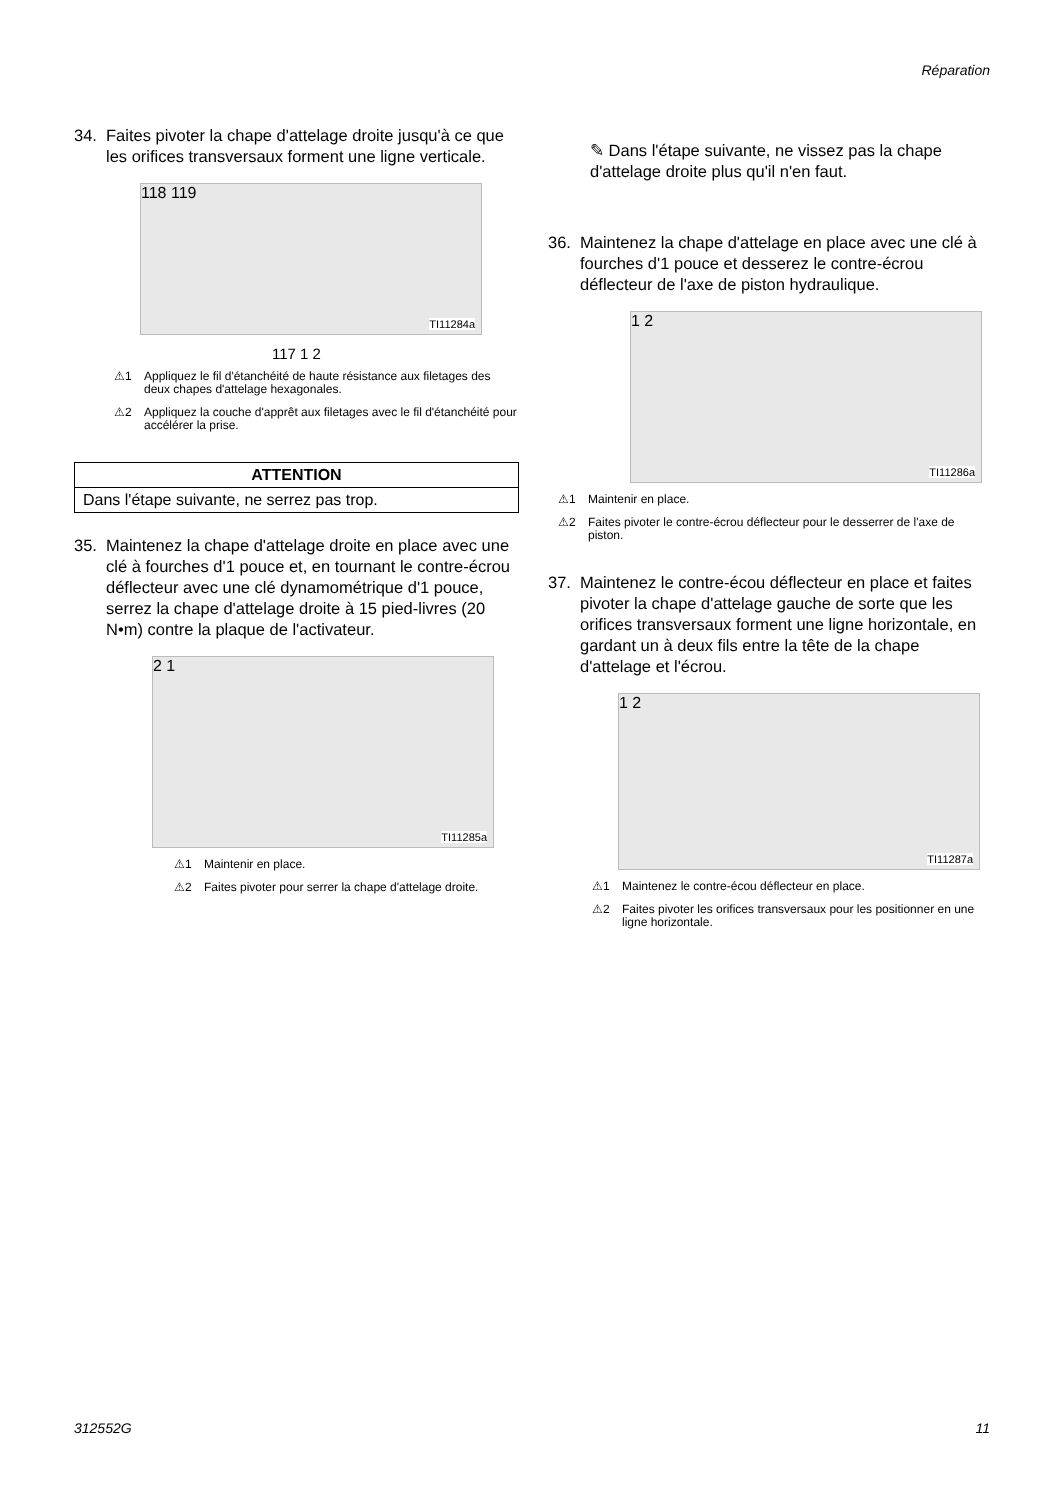Réparation
34. Faites pivoter la chape d'attelage droite jusqu'à ce que les orifices transversaux forment une ligne verticale.
118 119
TI11284a
117 1 2
⚠1 Appliquez le fil d'étanchéité de haute résistance aux filetages des deux chapes d'attelage hexagonales.
⚠2 Appliquez la couche d'apprêt aux filetages avec le fil d'étanchéité pour accélérer la prise.
| ATTENTION |
| --- |
| Dans l'étape suivante, ne serrez pas trop. |
35. Maintenez la chape d'attelage droite en place avec une clé à fourches d'1 pouce et, en tournant le contre-écrou déflecteur avec une clé dynamométrique d'1 pouce, serrez la chape d'attelage droite à 15 pied-livres (20 N•m) contre la plaque de l'activateur.
2 1
TI11285a
⚠1 Maintenir en place.
⚠2 Faites pivoter pour serrer la chape d'attelage droite.
✎ Dans l'étape suivante, ne vissez pas la chape d'attelage droite plus qu'il n'en faut.
36. Maintenez la chape d'attelage en place avec une clé à fourches d'1 pouce et desserez le contre-écrou déflecteur de l'axe de piston hydraulique.
1 2
TI11286a
⚠1 Maintenir en place.
⚠2 Faites pivoter le contre-écrou déflecteur pour le desserrer de l'axe de piston.
37. Maintenez le contre-écou déflecteur en place et faites pivoter la chape d'attelage gauche de sorte que les orifices transversaux forment une ligne horizontale, en gardant un à deux fils entre la tête de la chape d'attelage et l'écrou.
1 2
TI11287a
⚠1 Maintenez le contre-écou déflecteur en place.
⚠2 Faites pivoter les orifices transversaux pour les positionner en une ligne horizontale.
312552G 11